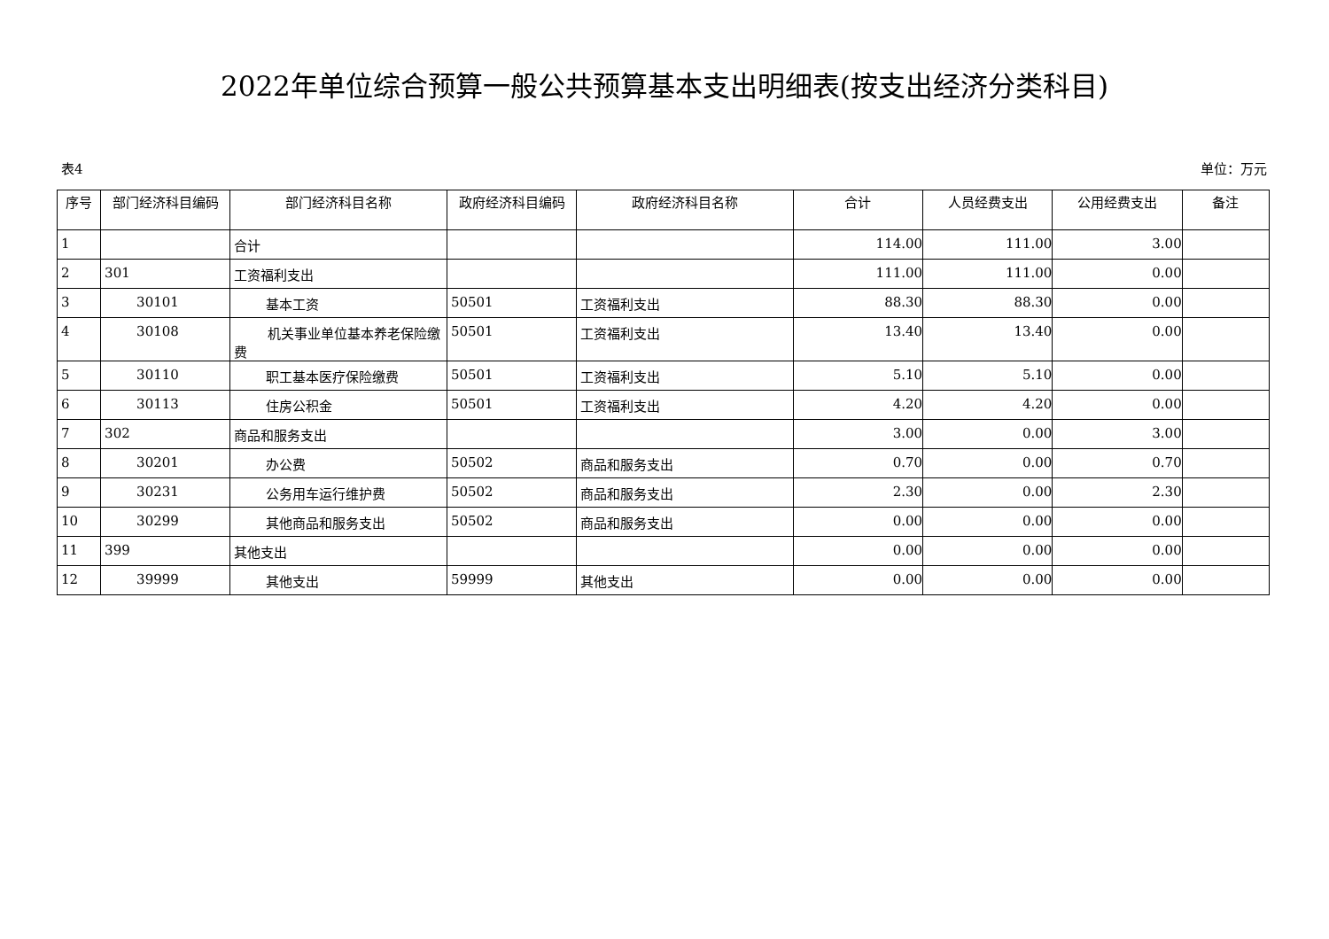2022年单位综合预算一般公共预算基本支出明细表(按支出经济分类科目)
表4 单位：万元
| 序号 | 部门经济科目编码 | 部门经济科目名称 | 政府经济科目编码 | 政府经济科目名称 | 合计 | 人员经费支出 | 公用经费支出 | 备注 |
| --- | --- | --- | --- | --- | --- | --- | --- | --- |
| 1 | | 合计 | | | 114.00 | 111.00 | 3.00 | |
| 2 | 301 | 工资福利支出 | | | 111.00 | 111.00 | 0.00 | |
| 3 | 30101 | 基本工资 | 50501 | 工资福利支出 | 88.30 | 88.30 | 0.00 | |
| 4 | 30108 | 机关事业单位基本养老保险缴费 | 50501 | 工资福利支出 | 13.40 | 13.40 | 0.00 | |
| 5 | 30110 | 职工基本医疗保险缴费 | 50501 | 工资福利支出 | 5.10 | 5.10 | 0.00 | |
| 6 | 30113 | 住房公积金 | 50501 | 工资福利支出 | 4.20 | 4.20 | 0.00 | |
| 7 | 302 | 商品和服务支出 | | | 3.00 | 0.00 | 3.00 | |
| 8 | 30201 | 办公费 | 50502 | 商品和服务支出 | 0.70 | 0.00 | 0.70 | |
| 9 | 30231 | 公务用车运行维护费 | 50502 | 商品和服务支出 | 2.30 | 0.00 | 2.30 | |
| 10 | 30299 | 其他商品和服务支出 | 50502 | 商品和服务支出 | 0.00 | 0.00 | 0.00 | |
| 11 | 399 | 其他支出 | | | 0.00 | 0.00 | 0.00 | |
| 12 | 39999 | 其他支出 | 59999 | 其他支出 | 0.00 | 0.00 | 0.00 | |